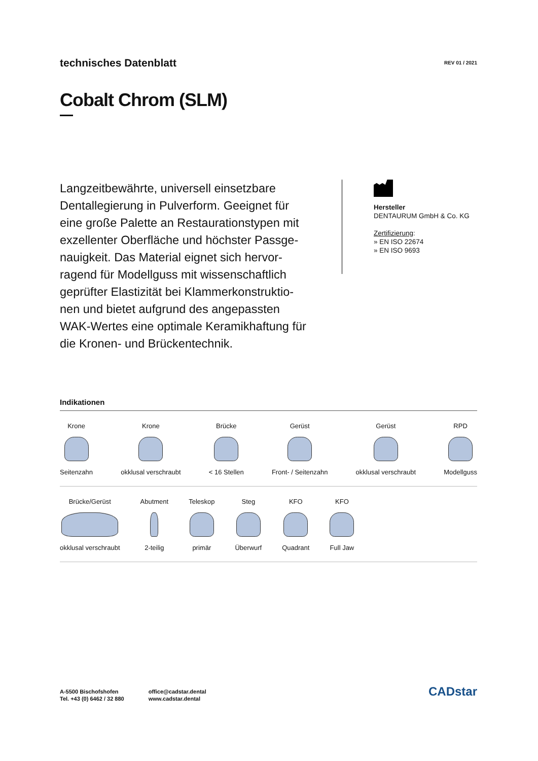technisches Datenblatt
REV 01 / 2021
Cobalt Chrom (SLM)
Langzeitbewährte, universell einsetzbare Dentallegierung in Pulverform. Geeignet für eine große Palette an Restaurationstypen mit exzellenter Oberfläche und höchster Passge-nauigkeit. Das Material eignet sich hervor-ragend für Modellguss mit wissenschaftlich geprüfter Elastizität bei Klammerkonstruktio-nen und bietet aufgrund des angepassten WAK-Wertes eine optimale Keramikhaftung für die Kronen- und Brückentechnik.
Hersteller
DENTAURUM GmbH & Co. KG
Zertifizierung:
» EN ISO 22674
» EN ISO 9693
Indikationen
Krone
Seitenzahn
Krone
okklusal verschraubt
Brücke
< 16 Stellen
Gerüst
Front- / Seitenzahn
Gerüst
okklusal verschraubt
RPD
Modellguss
Brücke/Gerüst
okklusal verschraubt
Abutment
2-teilig
Teleskop
primär
Steg
Überwurf
KFO
Quadrant
KFO
Full Jaw
A-5500 Bischofshofen
Tel. +43 (0) 6462 / 32 880
office@cadstar.dental
www.cadstar.dental
CADstar